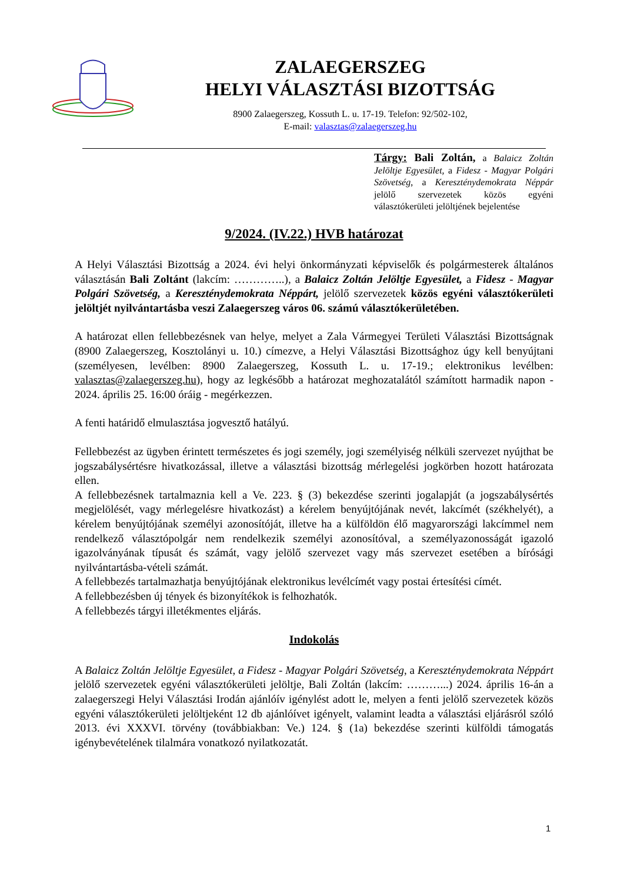ZALAEGERSZEG
HELYI VÁLASZTÁSI BIZOTTSÁG
8900 Zalaegerszeg, Kossuth L. u. 17-19. Telefon: 92/502-102,
E-mail: valasztas@zalaegerszeg.hu
Tárgy: Bali Zoltán, a Balaicz Zoltán Jelöltje Egyesület, a Fidesz - Magyar Polgári Szövetség, a Kereszténydemokrata Néppár jelölő szervezetek közös egyéni választókerületi jelöltjének bejelentése
9/2024. (IV.22.) HVB határozat
A Helyi Választási Bizottság a 2024. évi helyi önkormányzati képviselők és polgármesterek általános választásán Bali Zoltánt (lakcím: …………..), a Balaicz Zoltán Jelöltje Egyesület, a Fidesz - Magyar Polgári Szövetség, a Kereszténydemokrata Néppárt, jelölő szervezetek közös egyéni választókerületi jelöltjét nyilvántartásba veszi Zalaegerszeg város 06. számú választókerületében.
A határozat ellen fellebbezésnek van helye, melyet a Zala Vármegyei Területi Választási Bizottságnak (8900 Zalaegerszeg, Kosztolányi u. 10.) címezve, a Helyi Választási Bizottsághoz úgy kell benyújtani (személyesen, levélben: 8900 Zalaegerszeg, Kossuth L. u. 17-19.; elektronikus levélben: valasztas@zalaegerszeg.hu), hogy az legkésőbb a határozat meghozatalától számított harmadik napon - 2024. április 25. 16:00 óráig - megérkezzen.
A fenti határidő elmulasztása jogvesztő hatályú.
Fellebbezést az ügyben érintett természetes és jogi személy, jogi személyiség nélküli szervezet nyújthat be jogszabálysértésre hivatkozással, illetve a választási bizottság mérlegelési jogkörben hozott határozata ellen.
A fellebbezésnek tartalmaznia kell a Ve. 223. § (3) bekezdése szerinti jogalapját (a jogszabálysértés megjelölését, vagy mérlegelésre hivatkozást) a kérelem benyújtójának nevét, lakcímét (székhelyét), a kérelem benyújtójának személyi azonosítóját, illetve ha a külföldön élő magyarországi lakcímmel nem rendelkező választópolgár nem rendelkezik személyi azonosítóval, a személyazonosságát igazoló igazolványának típusát és számát, vagy jelölő szervezet vagy más szervezet esetében a bírósági nyilvántartásba-vételi számát.
A fellebbezés tartalmazhatja benyújtójának elektronikus levélcímét vagy postai értesítési címét.
A fellebbezésben új tények és bizonyítékok is felhozhatók.
A fellebbezés tárgyi illetékmentes eljárás.
Indokolás
A Balaicz Zoltán Jelöltje Egyesület, a Fidesz - Magyar Polgári Szövetség, a Kereszténydemokrata Néppárt jelölő szervezetek egyéni választókerületi jelöltje, Bali Zoltán (lakcím: ………...) 2024. április 16-án a zalaegerszegi Helyi Választási Irodán ajánlóív igénylést adott le, melyen a fenti jelölő szervezetek közös egyéni választókerületi jelöltjeként 12 db ajánlóívet igényelt, valamint leadta a választási eljárásról szóló 2013. évi XXXVI. törvény (továbbiakban: Ve.) 124. § (1a) bekezdése szerinti külföldi támogatás igénybevételének tilalmára vonatkozó nyilatkozatát.
1